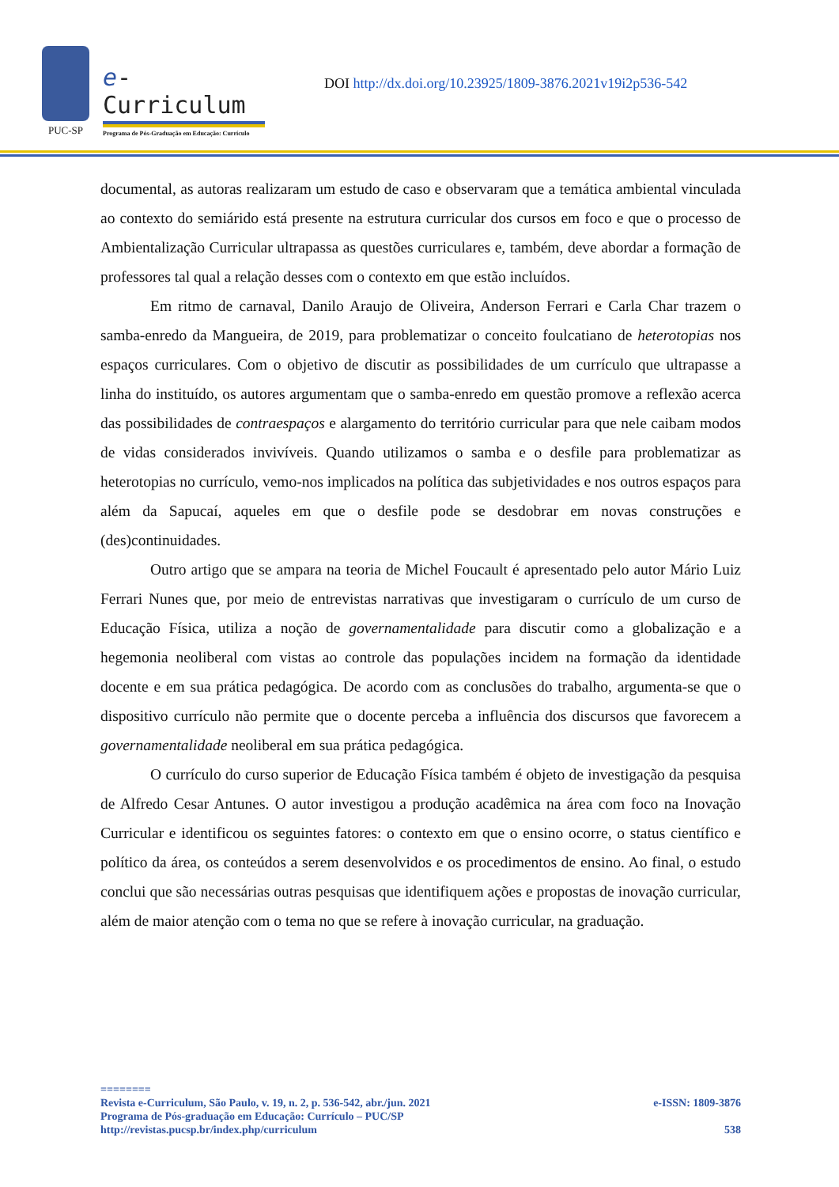PUC-SP
e-Curriculum
Programa de Pós-Graduação em Educação: Currículo
DOI http://dx.doi.org/10.23925/1809-3876.2021v19i2p536-542
documental, as autoras realizaram um estudo de caso e observaram que a temática ambiental vinculada ao contexto do semiárido está presente na estrutura curricular dos cursos em foco e que o processo de Ambientalização Curricular ultrapassa as questões curriculares e, também, deve abordar a formação de professores tal qual a relação desses com o contexto em que estão incluídos.
Em ritmo de carnaval, Danilo Araujo de Oliveira, Anderson Ferrari e Carla Char trazem o samba-enredo da Mangueira, de 2019, para problematizar o conceito foulcatiano de heterotopias nos espaços curriculares. Com o objetivo de discutir as possibilidades de um currículo que ultrapasse a linha do instituído, os autores argumentam que o samba-enredo em questão promove a reflexão acerca das possibilidades de contraespaços e alargamento do território curricular para que nele caibam modos de vidas considerados invivíveis. Quando utilizamos o samba e o desfile para problematizar as heterotopias no currículo, vemo-nos implicados na política das subjetividades e nos outros espaços para além da Sapucaí, aqueles em que o desfile pode se desdobrar em novas construções e (des)continuidades.
Outro artigo que se ampara na teoria de Michel Foucault é apresentado pelo autor Mário Luiz Ferrari Nunes que, por meio de entrevistas narrativas que investigaram o currículo de um curso de Educação Física, utiliza a noção de governamentalidade para discutir como a globalização e a hegemonia neoliberal com vistas ao controle das populações incidem na formação da identidade docente e em sua prática pedagógica. De acordo com as conclusões do trabalho, argumenta-se que o dispositivo currículo não permite que o docente perceba a influência dos discursos que favorecem a governamentalidade neoliberal em sua prática pedagógica.
O currículo do curso superior de Educação Física também é objeto de investigação da pesquisa de Alfredo Cesar Antunes. O autor investigou a produção acadêmica na área com foco na Inovação Curricular e identificou os seguintes fatores: o contexto em que o ensino ocorre, o status científico e político da área, os conteúdos a serem desenvolvidos e os procedimentos de ensino. Ao final, o estudo conclui que são necessárias outras pesquisas que identifiquem ações e propostas de inovação curricular, além de maior atenção com o tema no que se refere à inovação curricular, na graduação.
========
Revista e-Curriculum, São Paulo, v. 19, n. 2, p. 536-542, abr./jun. 2021 e-ISSN: 1809-3876
Programa de Pós-graduação em Educação: Currículo – PUC/SP
http://revistas.pucsp.br/index.php/curriculum 538